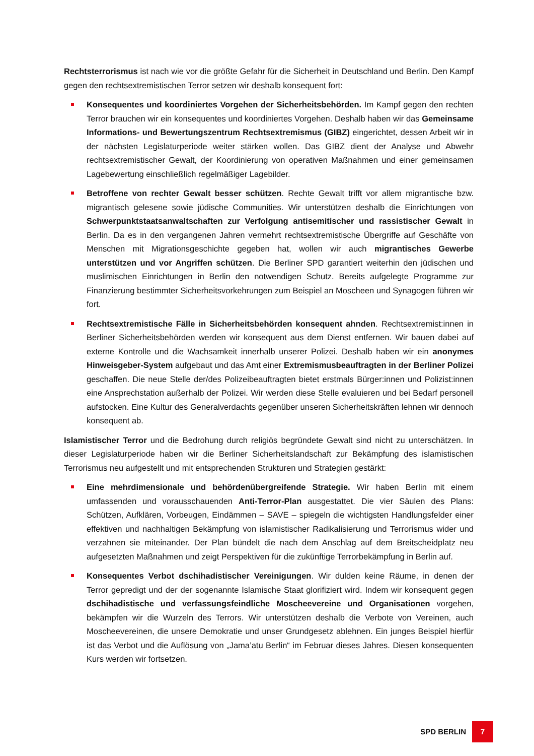Rechtsterrorismus ist nach wie vor die größte Gefahr für die Sicherheit in Deutschland und Berlin. Den Kampf gegen den rechtsextremistischen Terror setzen wir deshalb konsequent fort:
Konsequentes und koordiniertes Vorgehen der Sicherheitsbehörden. Im Kampf gegen den rechten Terror brauchen wir ein konsequentes und koordiniertes Vorgehen. Deshalb haben wir das Gemeinsame Informations- und Bewertungszentrum Rechtsextremismus (GIBZ) eingerichtet, dessen Arbeit wir in der nächsten Legislaturperiode weiter stärken wollen. Das GIBZ dient der Analyse und Abwehr rechtsextremistischer Gewalt, der Koordinierung von operativen Maßnahmen und einer gemeinsamen Lagebewertung einschließlich regelmäßiger Lagebilder.
Betroffene von rechter Gewalt besser schützen. Rechte Gewalt trifft vor allem migrantische bzw. migrantisch gelesene sowie jüdische Communities. Wir unterstützen deshalb die Einrichtungen von Schwerpunktstaatsanwaltschaften zur Verfolgung antisemitischer und rassistischer Gewalt in Berlin. Da es in den vergangenen Jahren vermehrt rechtsextremistische Übergriffe auf Geschäfte von Menschen mit Migrationsgeschichte gegeben hat, wollen wir auch migrantisches Gewerbe unterstützen und vor Angriffen schützen. Die Berliner SPD garantiert weiterhin den jüdischen und muslimischen Einrichtungen in Berlin den notwendigen Schutz. Bereits aufgelegte Programme zur Finanzierung bestimmter Sicherheitsvorkehrungen zum Beispiel an Moscheen und Synagogen führen wir fort.
Rechtsextremistische Fälle in Sicherheitsbehörden konsequent ahnden. Rechtsextremist:innen in Berliner Sicherheitsbehörden werden wir konsequent aus dem Dienst entfernen. Wir bauen dabei auf externe Kontrolle und die Wachsamkeit innerhalb unserer Polizei. Deshalb haben wir ein anonymes Hinweisgeber-System aufgebaut und das Amt einer Extremismusbeauftragten in der Berliner Polizei geschaffen. Die neue Stelle der/des Polizeibeauftragten bietet erstmals Bürger:innen und Polizist:innen eine Ansprechstation außerhalb der Polizei. Wir werden diese Stelle evaluieren und bei Bedarf personell aufstocken. Eine Kultur des Generalverdachts gegenüber unseren Sicherheitskräften lehnen wir dennoch konsequent ab.
Islamistischer Terror und die Bedrohung durch religiös begründete Gewalt sind nicht zu unterschätzen. In dieser Legislaturperiode haben wir die Berliner Sicherheitslandschaft zur Bekämpfung des islamistischen Terrorismus neu aufgestellt und mit entsprechenden Strukturen und Strategien gestärkt:
Eine mehrdimensionale und behördenübergreifende Strategie. Wir haben Berlin mit einem umfassenden und vorausschauenden Anti-Terror-Plan ausgestattet. Die vier Säulen des Plans: Schützen, Aufklären, Vorbeugen, Eindämmen – SAVE – spiegeln die wichtigsten Handlungsfelder einer effektiven und nachhaltigen Bekämpfung von islamistischer Radikalisierung und Terrorismus wider und verzahnen sie miteinander. Der Plan bündelt die nach dem Anschlag auf dem Breitscheidplatz neu aufgesetzten Maßnahmen und zeigt Perspektiven für die zukünftige Terrorbekämpfung in Berlin auf.
Konsequentes Verbot dschihadistischer Vereinigungen. Wir dulden keine Räume, in denen der Terror gepredigt und der der sogenannte Islamische Staat glorifiziert wird. Indem wir konsequent gegen dschihadistische und verfassungsfeindliche Moscheevereine und Organisationen vorgehen, bekämpfen wir die Wurzeln des Terrors. Wir unterstützen deshalb die Verbote von Vereinen, auch Moscheevereinen, die unsere Demokratie und unser Grundgesetz ablehnen. Ein junges Beispiel hierfür ist das Verbot und die Auflösung von „Jama’atu Berlin“ im Februar dieses Jahres. Diesen konsequenten Kurs werden wir fortsetzen.
SPD BERLIN
7